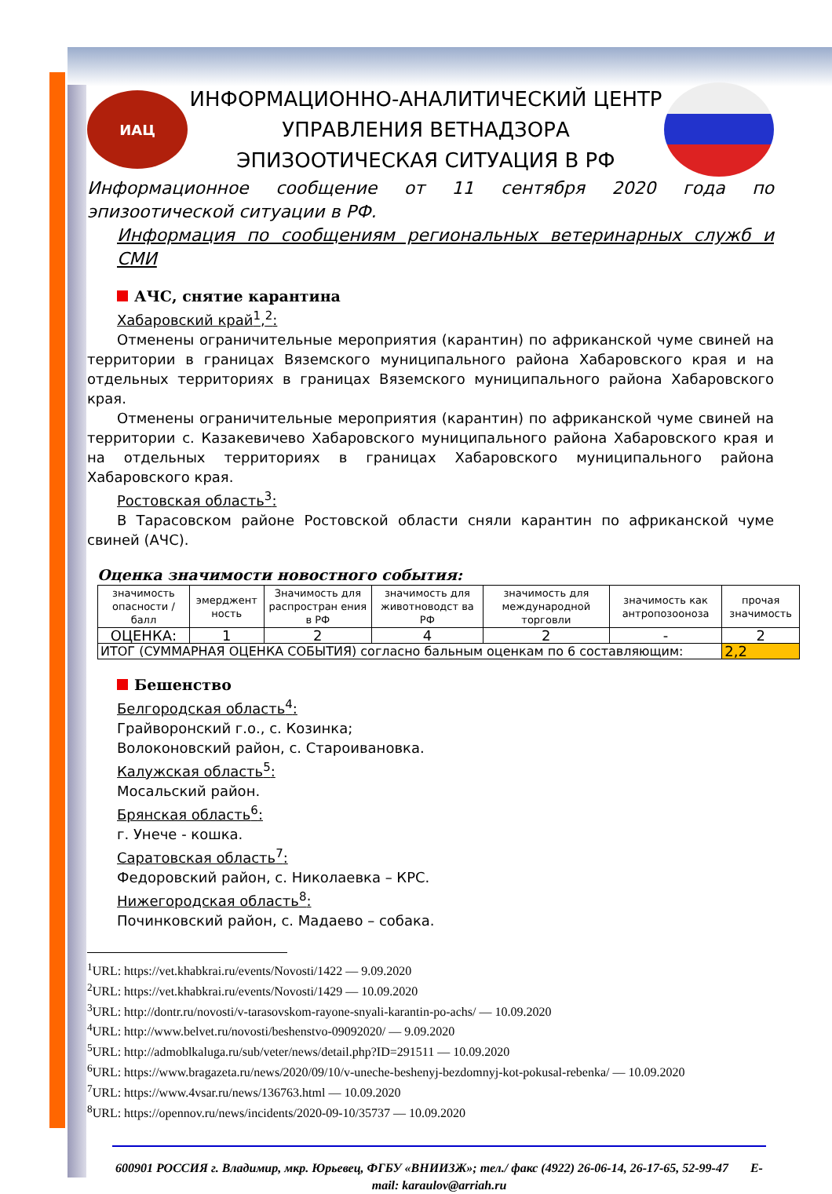ИАЦ
ИНФОРМАЦИОННО-АНАЛИТИЧЕСКИЙ ЦЕНТР
УПРАВЛЕНИЯ ВЕТНАДЗОРА
ЭПИЗООТИЧЕСКАЯ СИТУАЦИЯ В РФ
Информационное сообщение от 11 сентября 2020 года по эпизоотической ситуации в РФ.
Информация по сообщениям региональных ветеринарных служб и СМИ
АЧС, снятие карантина
Хабаровский край<sup>1</sup>,<sup>2</sup>:
Отменены ограничительные мероприятия (карантин) по африканской чуме свиней на территории в границах Вяземского муниципального района Хабаровского края и на отдельных территориях в границах Вяземского муниципального района Хабаровского края.
Отменены ограничительные мероприятия (карантин) по африканской чуме свиней на территории с. Казакевичево Хабаровского муниципального района Хабаровского края и на отдельных территориях в границах Хабаровского муниципального района Хабаровского края.
Ростовская область<sup>3</sup>:
В Тарасовском районе Ростовской области сняли карантин по африканской чуме свиней (АЧС).
Оценка значимости новостного события:
| значимость опасности /балл | эмерджент ность | Значимость для распростран ения в РФ | значимость для животноводст ва РФ | значимость для международной торговли | значимость как антропозооноза | прочая значимость |
| ОЦЕНКА: | 1 | 2 | 4 | 2 | - | 2 |
| ИТОГ (СУММАРНАЯ ОЦЕНКА СОБЫТИЯ) согласно бальным оценкам по 6 составляющим: | | | | | | 2,2 |
Бешенство
Белгородская область<sup>4</sup>:
Грайворонский г.о., с. Козинка;
Волоконовский район, с. Староивановка.
Калужская область<sup>5</sup>:
Мосальский район.
Брянская область<sup>6</sup>:
г. Унече - кошка.
Саратовская область<sup>7</sup>:
Федоровский район, с. Николаевка – КРС.
Нижегородская область<sup>8</sup>:
Починковский район, с. Мадаево – собака.
<sup>1</sup> URL: https://vet.khabkrai.ru/events/Novosti/1422 — 9.09.2020
<sup>2</sup> URL: https://vet.khabkrai.ru/events/Novosti/1429 — 10.09.2020
<sup>3</sup> URL: http://dontr.ru/novosti/v-tarasovskom-rayone-snyali-karantin-po-achs/ — 10.09.2020
<sup>4</sup> URL: http://www.belvet.ru/novosti/beshenstvo-09092020/ — 9.09.2020
<sup>5</sup> URL: http://admoblkaluga.ru/sub/veter/news/detail.php?ID=291511 — 10.09.2020
<sup>6</sup> URL: https://www.bragazeta.ru/news/2020/09/10/v-uneche-beshenyj-bezdomnyj-kot-pokusal-rebenka/ — 10.09.2020
<sup>7</sup> URL: https://www.4vsar.ru/news/136763.html — 10.09.2020
<sup>8</sup> URL: https://opennov.ru/news/incidents/2020-09-10/35737 — 10.09.2020
600901 РОССИЯ г. Владимир, мкр. Юрьевец, ФГБУ «ВНИИЗЖ»; тел./ факс (4922) 26-06-14, 26-17-65, 52-99-47 E-mail: karaulov@arriah.ru